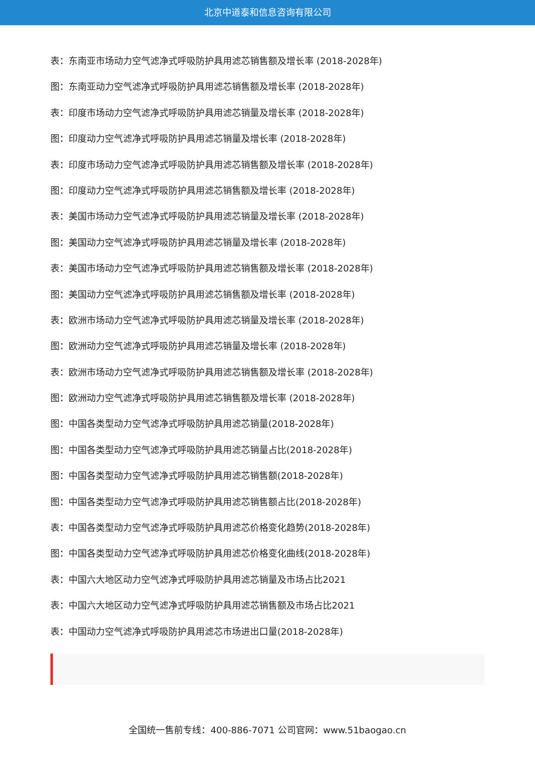北京中道泰和信息咨询有限公司
表：东南亚市场动力空气滤净式呼吸防护具用滤芯销售额及增长率 (2018-2028年)
图：东南亚动力空气滤净式呼吸防护具用滤芯销售额及增长率 (2018-2028年)
表：印度市场动力空气滤净式呼吸防护具用滤芯销量及增长率 (2018-2028年)
图：印度动力空气滤净式呼吸防护具用滤芯销量及增长率 (2018-2028年)
表：印度市场动力空气滤净式呼吸防护具用滤芯销售额及增长率 (2018-2028年)
图：印度动力空气滤净式呼吸防护具用滤芯销售额及增长率 (2018-2028年)
表：美国市场动力空气滤净式呼吸防护具用滤芯销量及增长率 (2018-2028年)
图：美国动力空气滤净式呼吸防护具用滤芯销量及增长率 (2018-2028年)
表：美国市场动力空气滤净式呼吸防护具用滤芯销售额及增长率 (2018-2028年)
图：美国动力空气滤净式呼吸防护具用滤芯销售额及增长率 (2018-2028年)
表：欧洲市场动力空气滤净式呼吸防护具用滤芯销量及增长率 (2018-2028年)
图：欧洲动力空气滤净式呼吸防护具用滤芯销量及增长率 (2018-2028年)
表：欧洲市场动力空气滤净式呼吸防护具用滤芯销售额及增长率 (2018-2028年)
图：欧洲动力空气滤净式呼吸防护具用滤芯销售额及增长率 (2018-2028年)
图：中国各类型动力空气滤净式呼吸防护具用滤芯销量(2018-2028年)
图：中国各类型动力空气滤净式呼吸防护具用滤芯销量占比(2018-2028年)
图：中国各类型动力空气滤净式呼吸防护具用滤芯销售额(2018-2028年)
图：中国各类型动力空气滤净式呼吸防护具用滤芯销售额占比(2018-2028年)
表：中国各类型动力空气滤净式呼吸防护具用滤芯价格变化趋势(2018-2028年)
图：中国各类型动力空气滤净式呼吸防护具用滤芯价格变化曲线(2018-2028年)
表：中国六大地区动力空气滤净式呼吸防护具用滤芯销量及市场占比2021
表：中国六大地区动力空气滤净式呼吸防护具用滤芯销售额及市场占比2021
表：中国动力空气滤净式呼吸防护具用滤芯市场进出口量(2018-2028年)
全国统一售前专线：400-886-7071 公司官网：www.51baogao.cn